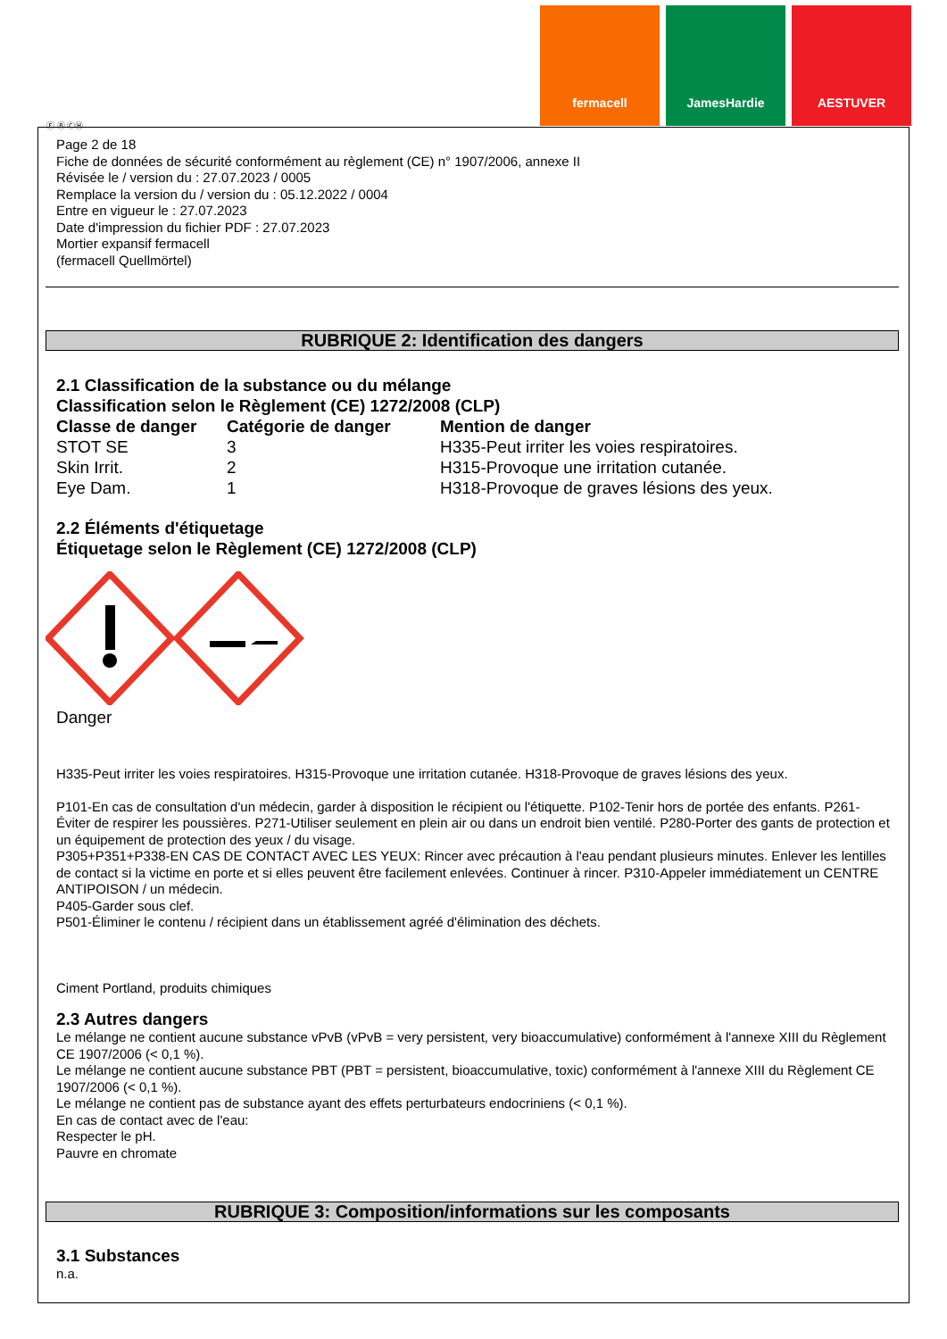fermacell JamesHardie AESTUVER
Ⓕ Ⓑ ⒸⒽ
Page 2 de 18
Fiche de données de sécurité conformément au règlement (CE) n° 1907/2006, annexe II
Révisée le / version du : 27.07.2023 / 0005
Remplace la version du / version du : 05.12.2022 / 0004
Entre en vigueur le : 27.07.2023
Date d'impression du fichier PDF : 27.07.2023
Mortier expansif fermacell
(fermacell Quellmörtel)
RUBRIQUE 2: Identification des dangers
2.1 Classification de la substance ou du mélange
Classification selon le Règlement (CE) 1272/2008 (CLP)
| Classe de danger | Catégorie de danger | Mention de danger |
| --- | --- | --- |
| STOT SE | 3 | H335-Peut irriter les voies respiratoires. |
| Skin Irrit. | 2 | H315-Provoque une irritation cutanée. |
| Eye Dam. | 1 | H318-Provoque de graves lésions des yeux. |
2.2 Éléments d'étiquetage
Étiquetage selon le Règlement (CE) 1272/2008 (CLP)
Danger
H335-Peut irriter les voies respiratoires. H315-Provoque une irritation cutanée. H318-Provoque de graves lésions des yeux.
P101-En cas de consultation d'un médecin, garder à disposition le récipient ou l'étiquette. P102-Tenir hors de portée des enfants. P261-Éviter de respirer les poussières. P271-Utiliser seulement en plein air ou dans un endroit bien ventilé. P280-Porter des gants de protection et un équipement de protection des yeux / du visage.
P305+P351+P338-EN CAS DE CONTACT AVEC LES YEUX: Rincer avec précaution à l'eau pendant plusieurs minutes. Enlever les lentilles de contact si la victime en porte et si elles peuvent être facilement enlevées. Continuer à rincer. P310-Appeler immédiatement un CENTRE ANTIPOISON / un médecin.
P405-Garder sous clef.
P501-Éliminer le contenu / récipient dans un établissement agréé d'élimination des déchets.
Ciment Portland, produits chimiques
2.3 Autres dangers
Le mélange ne contient aucune substance vPvB (vPvB = very persistent, very bioaccumulative) conformément à l'annexe XIII du Règlement CE 1907/2006 (< 0,1 %).
Le mélange ne contient aucune substance PBT (PBT = persistent, bioaccumulative, toxic) conformément à l'annexe XIII du Règlement CE 1907/2006 (< 0,1 %).
Le mélange ne contient pas de substance ayant des effets perturbateurs endocriniens (< 0,1 %).
En cas de contact avec de l'eau:
Respecter le pH.
Pauvre en chromate
RUBRIQUE 3: Composition/informations sur les composants
3.1 Substances
n.a.